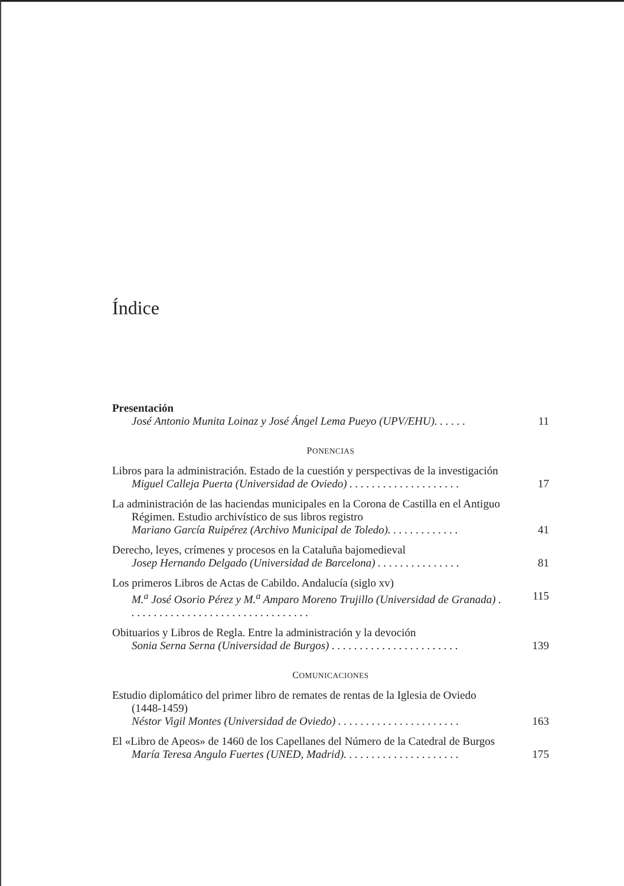Índice
Presentación
José Antonio Munita Loinaz y José Ángel Lema Pueyo (UPV/EHU). . . . . . 11
PONENCIAS
Libros para la administración. Estado de la cuestión y perspectivas de la investigación
Miguel Calleja Puerta (Universidad de Oviedo) . . . . . . . . . . . . . . . . . . . . 17
La administración de las haciendas municipales en la Corona de Castilla en el Antiguo Régimen. Estudio archivístico de sus libros registro
Mariano García Ruipérez (Archivo Municipal de Toledo). . . . . . . . . . . . . 41
Derecho, leyes, crímenes y procesos en la Cataluña bajomedieval
Josep Hernando Delgado (Universidad de Barcelona) . . . . . . . . . . . . . . . 81
Los primeros Libros de Actas de Cabildo. Andalucía (siglo xv)
M.<sup>a</sup> José Osorio Pérez y M.<sup>a</sup> Amparo Moreno Trujillo (Universidad de Granada) . . . . . . . . . . . . . . . . . . . . . . . . . . . . . . . . . 115
Obituarios y Libros de Regla. Entre la administración y la devoción
Sonia Serna Serna (Universidad de Burgos) . . . . . . . . . . . . . . . . . . . . . . . 139
COMUNICACIONES
Estudio diplomático del primer libro de remates de rentas de la Iglesia de Oviedo (1448-1459)
Néstor Vigil Montes (Universidad de Oviedo) . . . . . . . . . . . . . . . . . . . . . . 163
El «Libro de Apeos» de 1460 de los Capellanes del Número de la Catedral de Burgos
María Teresa Angulo Fuertes (UNED, Madrid). . . . . . . . . . . . . . . . . . . . . 175